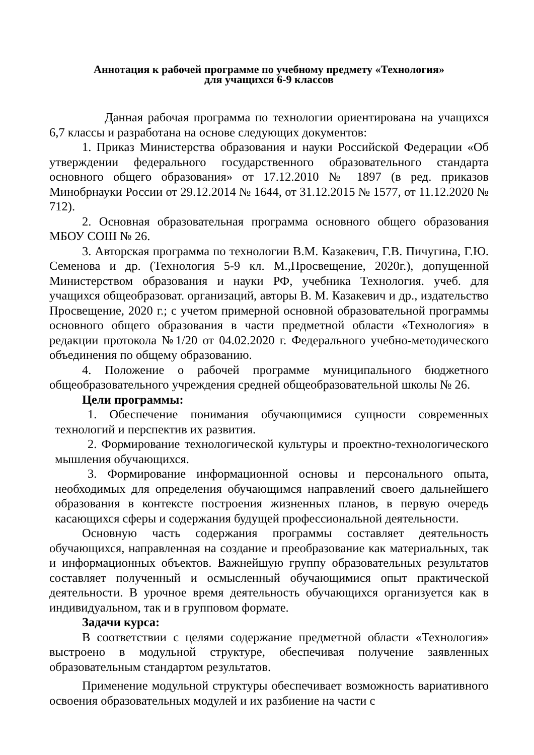Аннотация к рабочей программе по учебному предмету «Технология»
для учащихся 6-9 классов
Данная рабочая программа по технологии ориентирована на учащихся 6,7 классы и разработана на основе следующих документов:
1. Приказ Министерства образования и науки Российской Федерации «Об утверждении федерального государственного образовательного стандарта основного общего образования» от 17.12.2010 № 1897 (в ред. приказов Минобрнауки России от 29.12.2014 № 1644, от 31.12.2015 № 1577, от 11.12.2020 № 712).
2. Основная образовательная программа основного общего образования МБОУ СОШ № 26.
3. Авторская программа по технологии В.М. Казакевич, Г.В. Пичугина, Г.Ю. Семенова и др. (Технология 5-9 кл. М.,Просвещение, 2020г.), допущенной Министерством образования и науки РФ, учебника Технология. учеб. для учащихся общеобразоват. организаций, авторы В. М. Казакевич и др., издательство Просвещение, 2020 г.; с учетом примерной основной образовательной программы основного общего образования в части предметной области «Технология» в редакции протокола №1/20 от 04.02.2020 г. Федерального учебно-методического объединения по общему образованию.
4. Положение о рабочей программе муниципального бюджетного общеобразовательного учреждения средней общеобразовательной школы № 26.
Цели программы:
1. Обеспечение понимания обучающимися сущности современных технологий и перспектив их развития.
2. Формирование технологической культуры и проектно-технологического мышления обучающихся.
3. Формирование информационной основы и персонального опыта, необходимых для определения обучающимся направлений своего дальнейшего образования в контексте построения жизненных планов, в первую очередь касающихся сферы и содержания будущей профессиональной деятельности.
Основную часть содержания программы составляет деятельность обучающихся, направленная на создание и преобразование как материальных, так и информационных объектов. Важнейшую группу образовательных результатов составляет полученный и осмысленный обучающимися опыт практической деятельности. В урочное время деятельность обучающихся организуется как в индивидуальном, так и в групповом формате.
Задачи курса:
В соответствии с целями содержание предметной области «Технология» выстроено в модульной структуре, обеспечивая получение заявленных образовательным стандартом результатов.
Применение модульной структуры обеспечивает возможность вариативного освоения образовательных модулей и их разбиение на части с